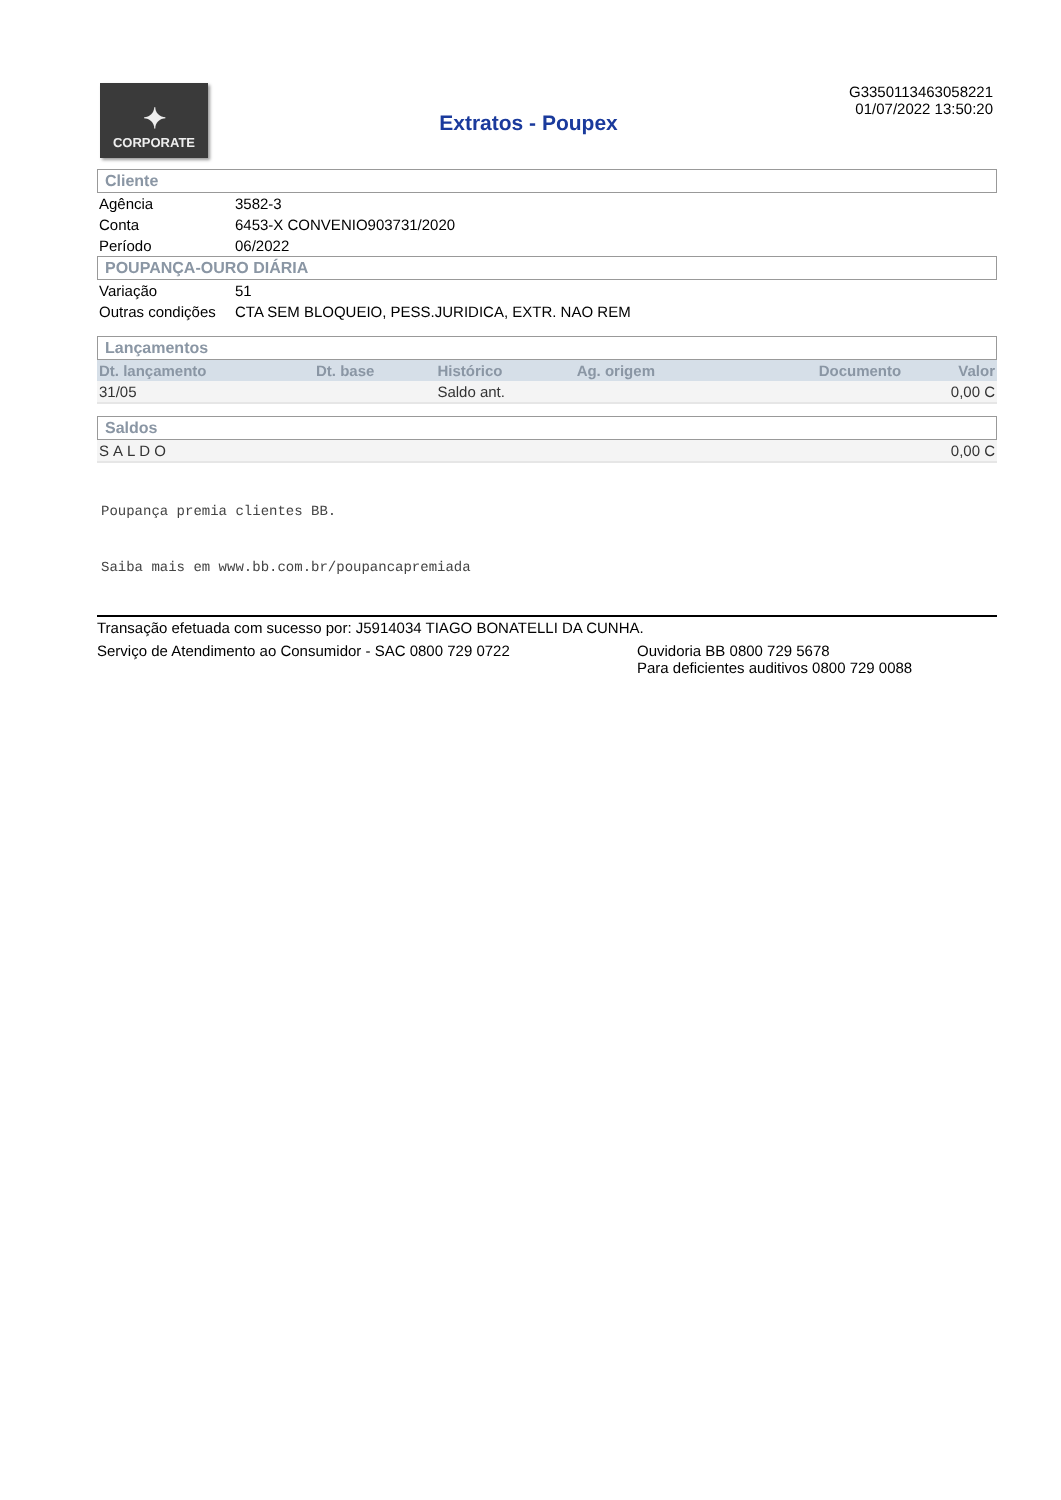✦
CORPORATE
Extratos - Poupex
G33501134630582​21
01/07/2022 13:50:20
Cliente
| Agência | 3582-3 |
| Conta | 6453-X CONVENIO903731/2020 |
| Período | 06/2022 |
POUPANÇA-OURO DIÁRIA
| Variação | 51 |
| Outras condições | CTA SEM BLOQUEIO, PESS.JURIDICA, EXTR. NAO REM |
Lançamentos
| Dt. lançamento | Dt. base | Histórico | Ag. origem | Documento | Valor |
| --- | --- | --- | --- | --- | --- |
| 31/05 | | Saldo ant. | | | 0,00 C |
Saldos
| SALDO | 0,00 C |
Poupança premia clientes BB.
Saiba mais em www.bb.com.br/poupancapremiada
Transação efetuada com sucesso por: J5914034 TIAGO BONATELLI DA CUNHA.
Serviço de Atendimento ao Consumidor - SAC 0800 729 0722 Ouvidoria BB 0800 729 5678
Para deficientes auditivos 0800 729 0088